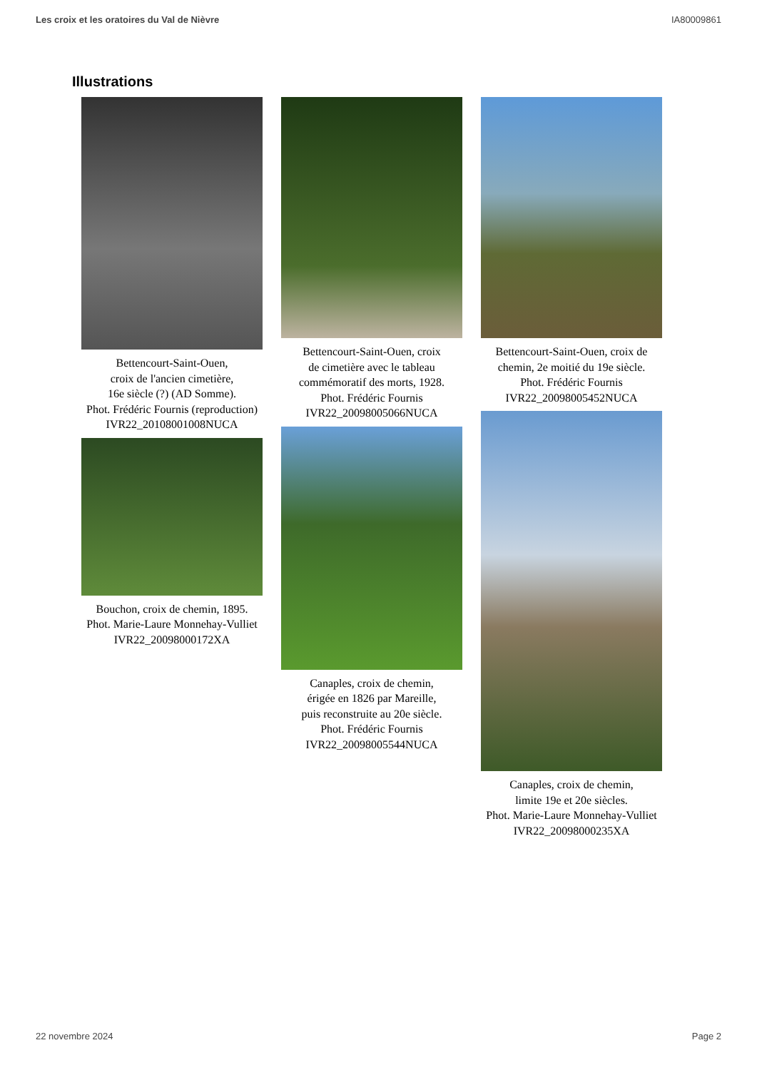Les croix et les oratoires du Val de Nièvre IA80009861
Illustrations
Bettencourt-Saint-Ouen,
croix de l'ancien cimetière,
16e siècle (?) (AD Somme).
Phot. Frédéric Fournis (reproduction)
IVR22_20108001008NUCA
Bouchon, croix de chemin, 1895.
Phot. Marie-Laure Monnehay-Vulliet
IVR22_20098000172XA
Bettencourt-Saint-Ouen, croix
de cimetière avec le tableau
commémoratif des morts, 1928.
Phot. Frédéric Fournis
IVR22_20098005066NUCA
Canaples, croix de chemin,
érigée en 1826 par Mareille,
puis reconstruite au 20e siècle.
Phot. Frédéric Fournis
IVR22_20098005544NUCA
Bettencourt-Saint-Ouen, croix de
chemin, 2e moitié du 19e siècle.
Phot. Frédéric Fournis
IVR22_20098005452NUCA
Canaples, croix de chemin,
limite 19e et 20e siècles.
Phot. Marie-Laure Monnehay-Vulliet
IVR22_20098000235XA
22 novembre 2024 Page 2